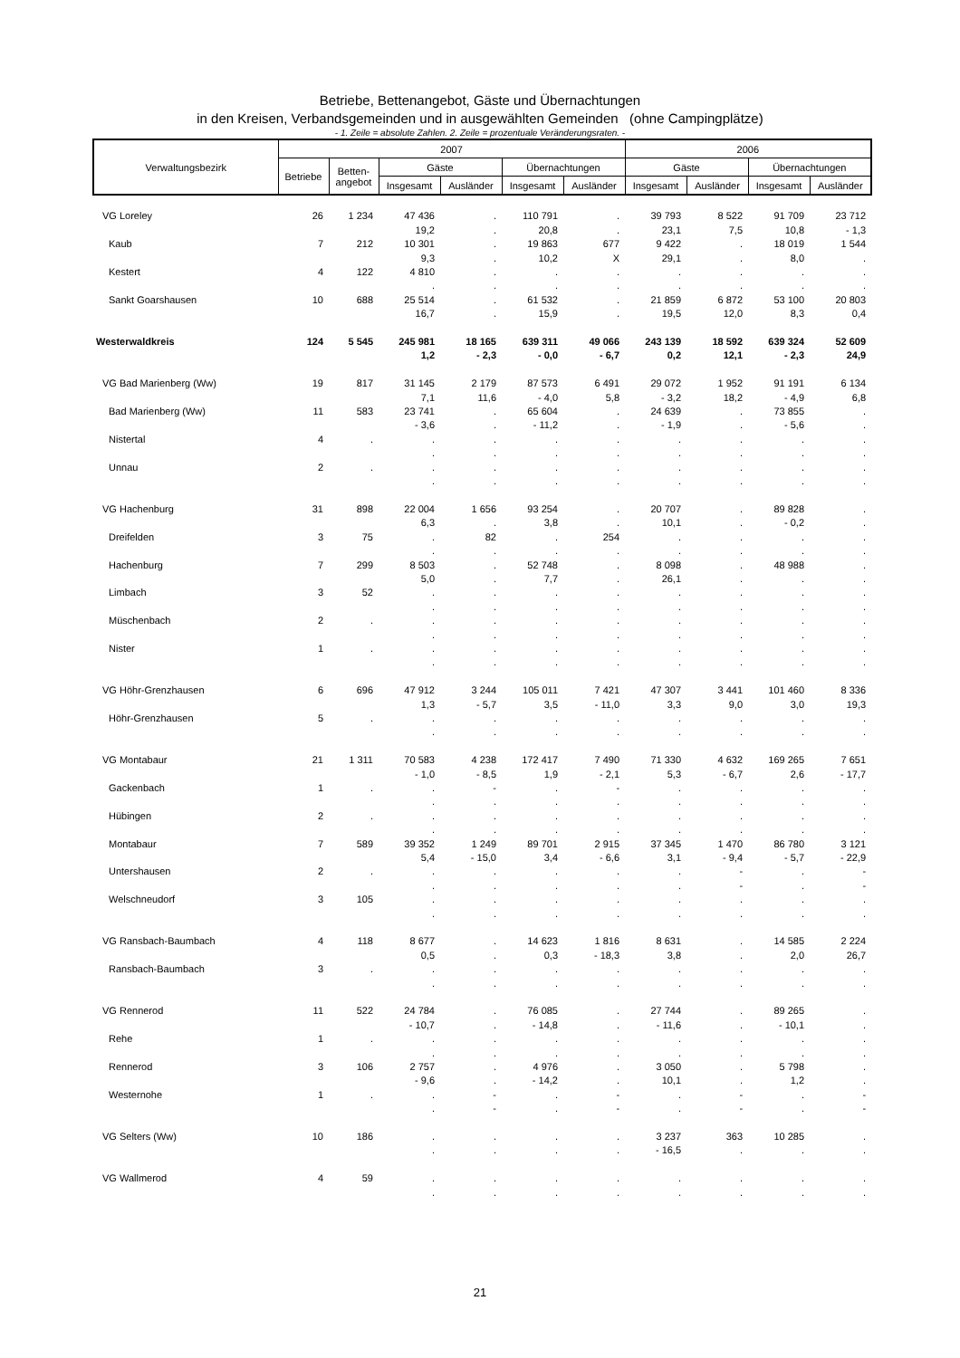Betriebe, Bettenangebot, Gäste und Übernachtungen
in den Kreisen, Verbandsgemeinden und in ausgewählten Gemeinden (ohne Campingplätze)
- 1. Zeile = absolute Zahlen. 2. Zeile = prozentuale Veränderungsraten. -
| Verwaltungsbezirk | 2007 | | | | | | 2006 | | | |
| --- | --- | --- | --- | --- | --- | --- | --- | --- | --- | --- |
| | Betriebe | Betten- angebot | Gäste | | Übernachtungen | | Gäste | | Übernachtungen | |
| | | | Insgesamt | Ausländer | Insgesamt | Ausländer | Insgesamt | Ausländer | Insgesamt | Ausländer |
| VG Loreley | 26 | 1 234 | 47 436 | . | 110 791 | . | 39 793 | 8 522 | 91 709 | 23 712 |
| | | | 19,2 | . | 20,8 | . | 23,1 | 7,5 | 10,8 | - 1,3 |
| Kaub | 7 | 212 | 10 301 | . | 19 863 | 677 | 9 422 | . | 18 019 | 1 544 |
| | | | 9,3 | . | 10,2 | X | 29,1 | . | 8,0 | . |
| Kestert | 4 | 122 | 4 810 | . | . | . | . | . | . | . |
| | | | . | . | . | . | . | . | . | . |
| Sankt Goarshausen | 10 | 688 | 25 514 | . | 61 532 | . | 21 859 | 6 872 | 53 100 | 20 803 |
| | | | 16,7 | . | 15,9 | . | 19,5 | 12,0 | 8,3 | 0,4 |
| Westerwaldkreis | 124 | 5 545 | 245 981 | 18 165 | 639 311 | 49 066 | 243 139 | 18 592 | 639 324 | 52 609 |
| | | | 1,2 | - 2,3 | - 0,0 | - 6,7 | 0,2 | 12,1 | - 2,3 | 24,9 |
| VG Bad Marienberg (Ww) | 19 | 817 | 31 145 | 2 179 | 87 573 | 6 491 | 29 072 | 1 952 | 91 191 | 6 134 |
| | | | 7,1 | 11,6 | - 4,0 | 5,8 | - 3,2 | 18,2 | - 4,9 | 6,8 |
| Bad Marienberg (Ww) | 11 | 583 | 23 741 | . | 65 604 | . | 24 639 | . | 73 855 | . |
| | | | - 3,6 | . | - 11,2 | . | - 1,9 | . | - 5,6 | . |
| Nistertal | 4 | . | . | . | . | . | . | . | . | . |
| | | | . | . | . | . | . | . | . | . |
| Unnau | 2 | . | . | . | . | . | . | . | . | . |
| | | | . | . | . | . | . | . | . | . |
| VG Hachenburg | 31 | 898 | 22 004 | 1 656 | 93 254 | . | 20 707 | . | 89 828 | . |
| | | | 6,3 | . | 3,8 | . | 10,1 | . | - 0,2 | . |
| Dreifelden | 3 | 75 | . | 82 | . | 254 | . | . | . | . |
| | | | . | . | . | . | . | . | . | . |
| Hachenburg | 7 | 299 | 8 503 | . | 52 748 | . | 8 098 | . | 48 988 | . |
| | | | 5,0 | . | 7,7 | . | 26,1 | . | . | . |
| Limbach | 3 | 52 | . | . | . | . | . | . | . | . |
| | | | . | . | . | . | . | . | . | . |
| Müschenbach | 2 | . | . | . | . | . | . | . | . | . |
| | | | . | . | . | . | . | . | . | . |
| Nister | 1 | . | . | . | . | . | . | . | . | . |
| | | | . | . | . | . | . | . | . | . |
| VG Höhr-Grenzhausen | 6 | 696 | 47 912 | 3 244 | 105 011 | 7 421 | 47 307 | 3 441 | 101 460 | 8 336 |
| | | | 1,3 | - 5,7 | 3,5 | - 11,0 | 3,3 | 9,0 | 3,0 | 19,3 |
| Höhr-Grenzhausen | 5 | . | . | . | . | . | . | . | . | . |
| | | | . | . | . | . | . | . | . | . |
| VG Montabaur | 21 | 1 311 | 70 583 | 4 238 | 172 417 | 7 490 | 71 330 | 4 632 | 169 265 | 7 651 |
| | | | - 1,0 | - 8,5 | 1,9 | - 2,1 | 5,3 | - 6,7 | 2,6 | - 17,7 |
| Gackenbach | 1 | . | . | - | . | - | . | . | . | . |
| | | | . | . | . | . | . | . | . | . |
| Hübingen | 2 | . | . | . | . | . | . | . | . | . |
| | | | . | . | . | . | . | . | . | . |
| Montabaur | 7 | 589 | 39 352 | 1 249 | 89 701 | 2 915 | 37 345 | 1 470 | 86 780 | 3 121 |
| | | | 5,4 | - 15,0 | 3,4 | - 6,6 | 3,1 | - 9,4 | - 5,7 | - 22,9 |
| Untershausen | 2 | . | . | . | . | . | . | - | . | - |
| | | | . | . | . | . | . | - | . | - |
| Welschneudorf | 3 | 105 | . | . | . | . | . | . | . | . |
| | | | . | . | . | . | . | . | . | . |
| VG Ransbach-Baumbach | 4 | 118 | 8 677 | . | 14 623 | 1 816 | 8 631 | . | 14 585 | 2 224 |
| | | | 0,5 | . | 0,3 | - 18,3 | 3,8 | . | 2,0 | 26,7 |
| Ransbach-Baumbach | 3 | . | . | . | . | . | . | . | . | . |
| | | | . | . | . | . | . | . | . | . |
| VG Rennerod | 11 | 522 | 24 784 | . | 76 085 | . | 27 744 | . | 89 265 | . |
| | | | - 10,7 | . | - 14,8 | . | - 11,6 | . | - 10,1 | . |
| Rehe | 1 | . | . | . | . | . | . | . | . | . |
| | | | . | . | . | . | . | . | . | . |
| Rennerod | 3 | 106 | 2 757 | . | 4 976 | . | 3 050 | . | 5 798 | . |
| | | | - 9,6 | . | - 14,2 | . | 10,1 | . | 1,2 | . |
| Westernohe | 1 | . | . | - | . | - | . | - | . | - |
| | | | . | - | . | - | . | - | . | - |
| VG Selters (Ww) | 10 | 186 | . | . | . | . | 3 237 | 363 | 10 285 | . |
| | | | . | . | . | . | - 16,5 | . | . | . |
| VG Wallmerod | 4 | 59 | . | . | . | . | . | . | . | . |
| | | | . | . | . | . | . | . | . | . |
21